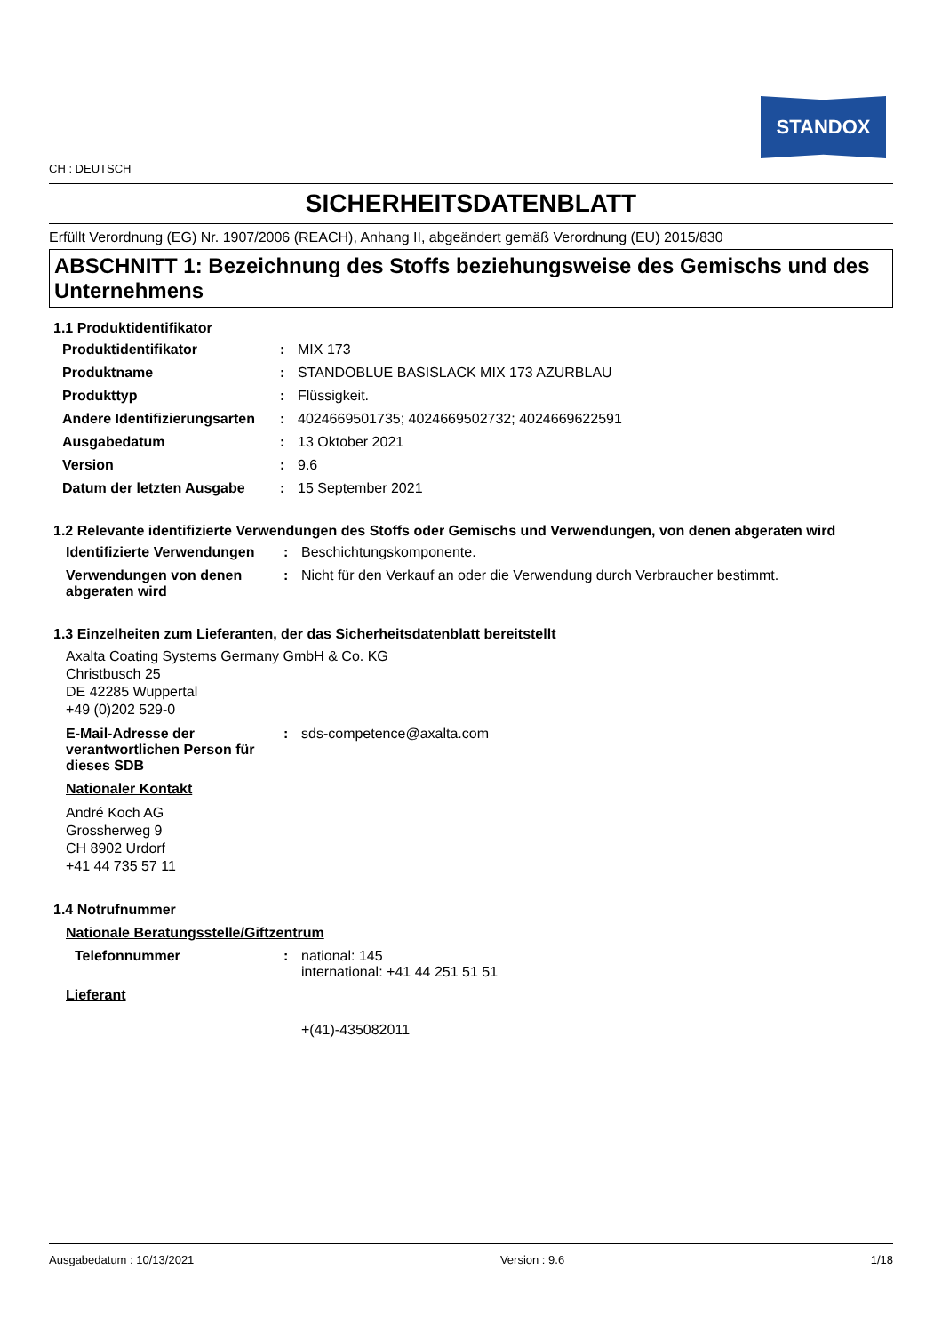STANDOX
CH : DEUTSCH
SICHERHEITSDATENBLATT
Erfüllt Verordnung (EG) Nr. 1907/2006 (REACH), Anhang II, abgeändert gemäß Verordnung (EU) 2015/830
ABSCHNITT 1: Bezeichnung des Stoffs beziehungsweise des Gemischs und des Unternehmens
1.1 Produktidentifikator
Produktidentifikator : MIX 173
Produktname : STANDOBLUE BASISLACK MIX 173 AZURBLAU
Produkttyp : Flüssigkeit.
Andere Identifizierungsarten
: 4024669501735; 4024669502732; 4024669622591
Ausgabedatum : 13 Oktober 2021
Version : 9.6
Datum der letzten Ausgabe : 15 September 2021
1.2 Relevante identifizierte Verwendungen des Stoffs oder Gemischs und Verwendungen, von denen abgeraten wird
Identifizierte Verwendungen
: Beschichtungskomponente.
Verwendungen von denen abgeraten wird
: Nicht für den Verkauf an oder die Verwendung durch Verbraucher bestimmt.
1.3 Einzelheiten zum Lieferanten, der das Sicherheitsdatenblatt bereitstellt
Axalta Coating Systems Germany GmbH & Co. KG
Christbusch 25
DE 42285 Wuppertal
+49 (0)202 529-0
E-Mail-Adresse der verantwortlichen Person für dieses SDB
: sds-competence@axalta.com
Nationaler Kontakt
André Koch AG
Grossherweg 9
CH 8902 Urdorf
+41 44 735 57 11
1.4 Notrufnummer
Nationale Beratungsstelle/Giftzentrum
Telefonnummer : national: 145
international: +41 44 251 51 51
Lieferant
+(41)-435082011
Ausgabedatum : 10/13/2021 Version : 9.6 1/18